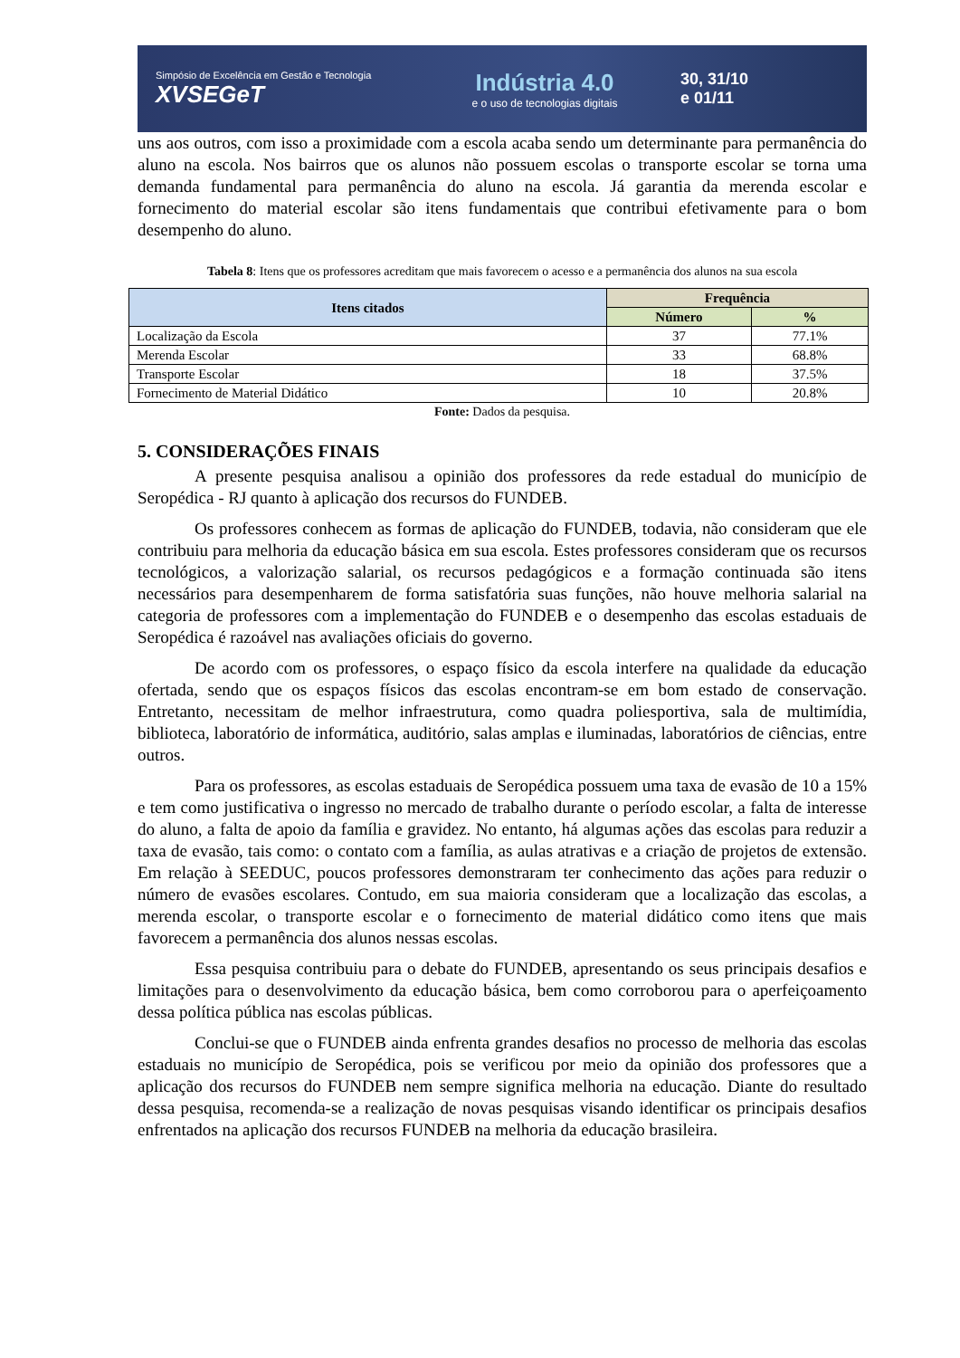Simpósio de Excelência em Gestão e Tecnologia
XVSEGeT
Indústria 4.0
e o uso de tecnologias digitais
30, 31/10
e 01/11
uns aos outros, com isso a proximidade com a escola acaba sendo um determinante para permanência do aluno na escola. Nos bairros que os alunos não possuem escolas o transporte escolar se torna uma demanda fundamental para permanência do aluno na escola. Já garantia da merenda escolar e fornecimento do material escolar são itens fundamentais que contribui efetivamente para o bom desempenho do aluno.
Tabela 8: Itens que os professores acreditam que mais favorecem o acesso e a permanência dos alunos na sua escola
| Itens citados | Frequência | |
| --- | --- | --- |
| | Número | % |
| Localização da Escola | 37 | 77.1% |
| Merenda Escolar | 33 | 68.8% |
| Transporte Escolar | 18 | 37.5% |
| Fornecimento de Material Didático | 10 | 20.8% |
Fonte: Dados da pesquisa.
5. CONSIDERAÇÕES FINAIS
A presente pesquisa analisou a opinião dos professores da rede estadual do município de Seropédica - RJ quanto à aplicação dos recursos do FUNDEB.
Os professores conhecem as formas de aplicação do FUNDEB, todavia, não consideram que ele contribuiu para melhoria da educação básica em sua escola. Estes professores consideram que os recursos tecnológicos, a valorização salarial, os recursos pedagógicos e a formação continuada são itens necessários para desempenharem de forma satisfatória suas funções, não houve melhoria salarial na categoria de professores com a implementação do FUNDEB e o desempenho das escolas estaduais de Seropédica é razoável nas avaliações oficiais do governo.
De acordo com os professores, o espaço físico da escola interfere na qualidade da educação ofertada, sendo que os espaços físicos das escolas encontram-se em bom estado de conservação. Entretanto, necessitam de melhor infraestrutura, como quadra poliesportiva, sala de multimídia, biblioteca, laboratório de informática, auditório, salas amplas e iluminadas, laboratórios de ciências, entre outros.
Para os professores, as escolas estaduais de Seropédica possuem uma taxa de evasão de 10 a 15% e tem como justificativa o ingresso no mercado de trabalho durante o período escolar, a falta de interesse do aluno, a falta de apoio da família e gravidez. No entanto, há algumas ações das escolas para reduzir a taxa de evasão, tais como: o contato com a família, as aulas atrativas e a criação de projetos de extensão. Em relação à SEEDUC, poucos professores demonstraram ter conhecimento das ações para reduzir o número de evasões escolares. Contudo, em sua maioria consideram que a localização das escolas, a merenda escolar, o transporte escolar e o fornecimento de material didático como itens que mais favorecem a permanência dos alunos nessas escolas.
Essa pesquisa contribuiu para o debate do FUNDEB, apresentando os seus principais desafios e limitações para o desenvolvimento da educação básica, bem como corroborou para o aperfeiçoamento dessa política pública nas escolas públicas.
Conclui-se que o FUNDEB ainda enfrenta grandes desafios no processo de melhoria das escolas estaduais no município de Seropédica, pois se verificou por meio da opinião dos professores que a aplicação dos recursos do FUNDEB nem sempre significa melhoria na educação. Diante do resultado dessa pesquisa, recomenda-se a realização de novas pesquisas visando identificar os principais desafios enfrentados na aplicação dos recursos FUNDEB na melhoria da educação brasileira.